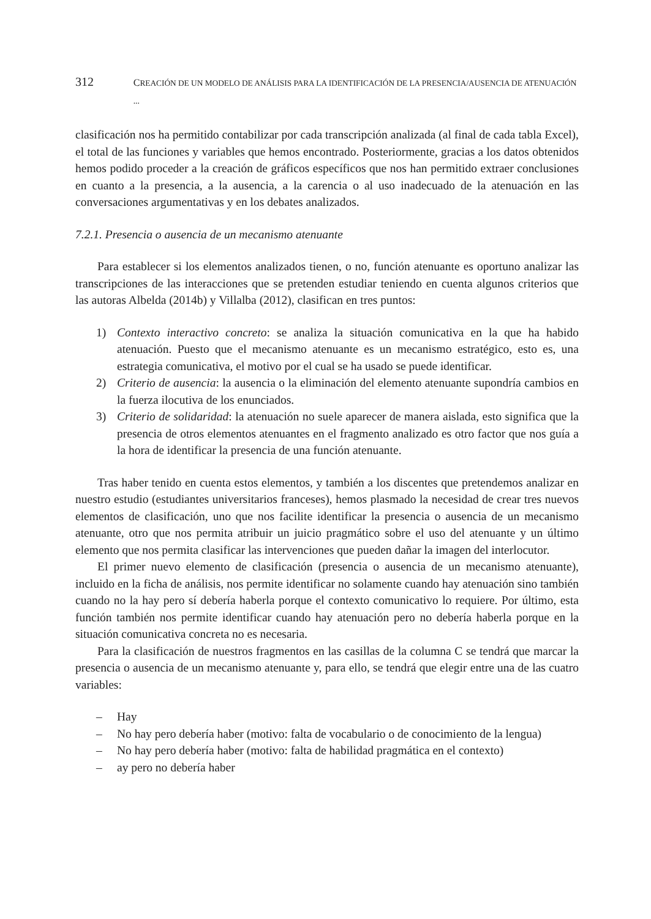312 CREACIÓN DE UN MODELO DE ANÁLISIS PARA LA IDENTIFICACIÓN DE LA PRESENCIA/AUSENCIA DE ATENUACIÓN ...
clasificación nos ha permitido contabilizar por cada transcripción analizada (al final de cada tabla Excel), el total de las funciones y variables que hemos encontrado. Posteriormente, gracias a los datos obtenidos hemos podido proceder a la creación de gráficos específicos que nos han permitido extraer conclusiones en cuanto a la presencia, a la ausencia, a la carencia o al uso inadecuado de la atenuación en las conversaciones argumentativas y en los debates analizados.
7.2.1. Presencia o ausencia de un mecanismo atenuante
Para establecer si los elementos analizados tienen, o no, función atenuante es oportuno analizar las transcripciones de las interacciones que se pretenden estudiar teniendo en cuenta algunos criterios que las autoras Albelda (2014b) y Villalba (2012), clasifican en tres puntos:
1) Contexto interactivo concreto: se analiza la situación comunicativa en la que ha habido atenuación. Puesto que el mecanismo atenuante es un mecanismo estratégico, esto es, una estrategia comunicativa, el motivo por el cual se ha usado se puede identificar.
2) Criterio de ausencia: la ausencia o la eliminación del elemento atenuante supondría cambios en la fuerza ilocutiva de los enunciados.
3) Criterio de solidaridad: la atenuación no suele aparecer de manera aislada, esto significa que la presencia de otros elementos atenuantes en el fragmento analizado es otro factor que nos guía a la hora de identificar la presencia de una función atenuante.
Tras haber tenido en cuenta estos elementos, y también a los discentes que pretendemos analizar en nuestro estudio (estudiantes universitarios franceses), hemos plasmado la necesidad de crear tres nuevos elementos de clasificación, uno que nos facilite identificar la presencia o ausencia de un mecanismo atenuante, otro que nos permita atribuir un juicio pragmático sobre el uso del atenuante y un último elemento que nos permita clasificar las intervenciones que pueden dañar la imagen del interlocutor.
El primer nuevo elemento de clasificación (presencia o ausencia de un mecanismo atenuante), incluido en la ficha de análisis, nos permite identificar no solamente cuando hay atenuación sino también cuando no la hay pero sí debería haberla porque el contexto comunicativo lo requiere. Por último, esta función también nos permite identificar cuando hay atenuación pero no debería haberla porque en la situación comunicativa concreta no es necesaria.
Para la clasificación de nuestros fragmentos en las casillas de la columna C se tendrá que marcar la presencia o ausencia de un mecanismo atenuante y, para ello, se tendrá que elegir entre una de las cuatro variables:
– Hay
– No hay pero debería haber (motivo: falta de vocabulario o de conocimiento de la lengua)
– No hay pero debería haber (motivo: falta de habilidad pragmática en el contexto)
– ay pero no debería haber